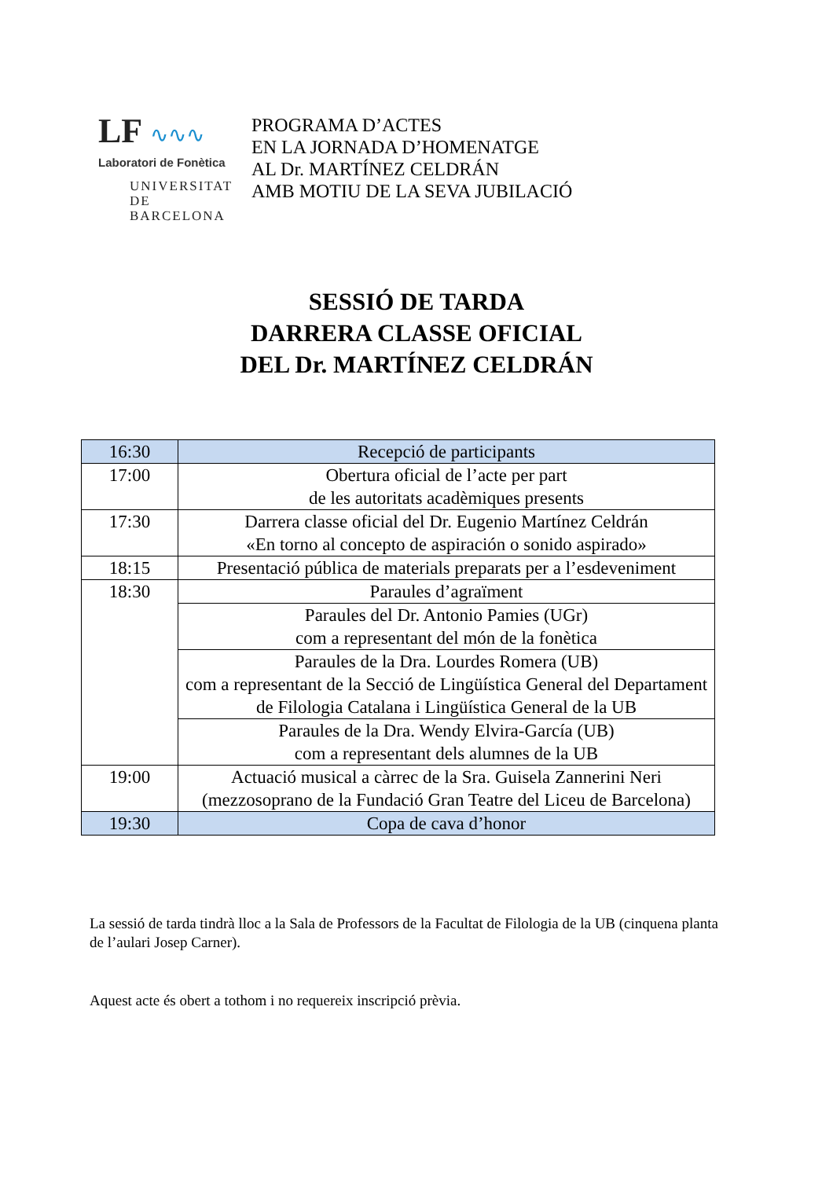LF ∿∿∿
Laboratori de Fonètica
UNIVERSITAT DE
BARCELONA
PROGRAMA D’ACTES
EN LA JORNADA D’HOMENATGE
AL Dr. MARTÍNEZ CELDRÁN
AMB MOTIU DE LA SEVA JUBILACIÓ
SESSIÓ DE TARDA
DARRERA CLASSE OFICIAL
DEL Dr. MARTÍNEZ CELDRÁN
| 16:30 | Recepció de participants |
| 17:00 | Obertura oficial de l’acte per part de les autoritats acadèmiques presents |
| 17:30 | Darrera classe oficial del Dr. Eugenio Martínez Celdrán «En torno al concepto de aspiración o sonido aspirado» |
| 18:15 | Presentació pública de materials preparats per a l’esdeveniment |
| 18:30 | Paraules d’agraïment |
| | Paraules del Dr. Antonio Pamies (UGr) com a representant del món de la fonètica |
| | Paraules de la Dra. Lourdes Romera (UB) com a representant de la Secció de Lingüística General del Departament de Filologia Catalana i Lingüística General de la UB |
| | Paraules de la Dra. Wendy Elvira-García (UB) com a representant dels alumnes de la UB |
| 19:00 | Actuació musical a càrrec de la Sra. Guisela Zannerini Neri (mezzosoprano de la Fundació Gran Teatre del Liceu de Barcelona) |
| 19:30 | Copa de cava d’honor |
La sessió de tarda tindrà lloc a la Sala de Professors de la Facultat de Filologia de la UB (cinquena planta de l’aulari Josep Carner).
Aquest acte és obert a tothom i no requereix inscripció prèvia.